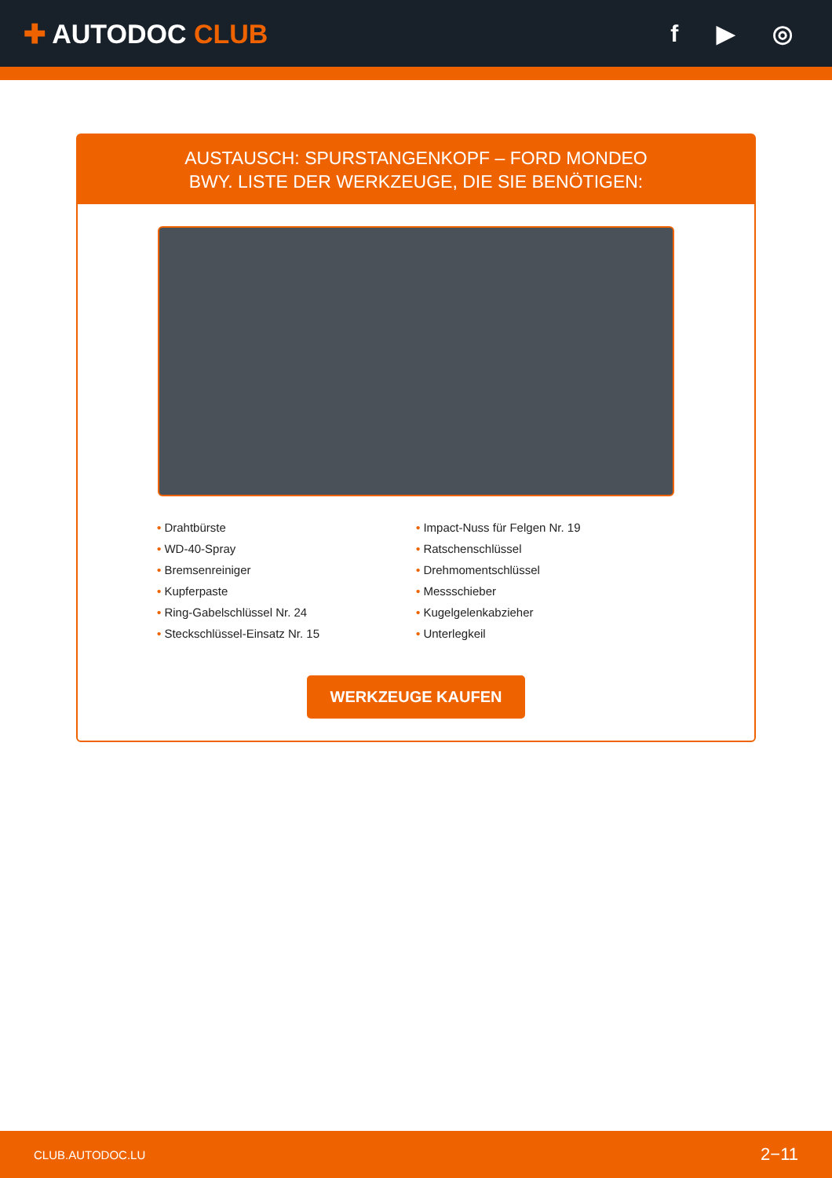✚ AUTODOC CLUB f ▶ ◎
AUSTAUSCH: SPURSTANGENKOPF – FORD MONDEO
BWY. LISTE DER WERKZEUGE, DIE SIE BENÖTIGEN:
• Drahtbürste
• Impact-Nuss für Felgen Nr. 19
• WD-40-Spray
• Ratschenschlüssel
• Bremsenreiniger
• Drehmomentschlüssel
• Kupferpaste
• Messschieber
• Ring-Gabelschlüssel Nr. 24
• Kugelgelenkabzieher
• Steckschlüssel-Einsatz Nr. 15
• Unterlegkeil
WERKZEUGE KAUFEN
CLUB.AUTODOC.LU 2−11